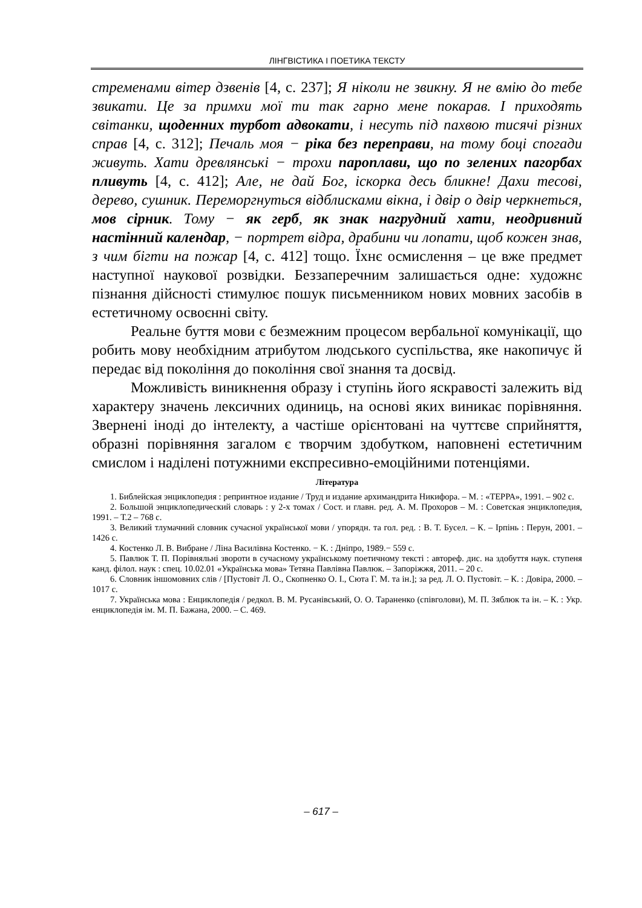ЛІНГВІСТИКА І ПОЕТИКА ТЕКСТУ
стременами вітер дзвенів [4, с. 237]; Я ніколи не звикну. Я не вмію до тебе звикати. Це за примхи мої ти так гарно мене покарав. І приходять світанки, щоденних турбот адвокати, і несуть під пахвою тисячі різних справ [4, с. 312]; Печаль моя − ріка без переправи, на тому боці спогади живуть. Хати древлянські − трохи пароплави, що по зелених пагорбах пливуть [4, с. 412]; Але, не дай Бог, іскорка десь бликне! Дахи тесові, дерево, сушник. Переморгнуться відблисками вікна, і двір о двір черкнеться, мов сірник. Тому − як герб, як знак нагрудний хати, неодривний настінний календар, − портрет відра, драбини чи лопати, щоб кожен знав, з чим бігти на пожар [4, с. 412] тощо. Їхнє осмислення – це вже предмет наступної наукової розвідки. Беззаперечним залишається одне: художнє пізнання дійсності стимулює пошук письменником нових мовних засобів в естетичному освоєнні світу.
Реальне буття мови є безмежним процесом вербальної комунікації, що робить мову необхідним атрибутом людського суспільства, яке накопичує й передає від покоління до покоління свої знання та досвід.
Можливість виникнення образу і ступінь його яскравості залежить від характеру значень лексичних одиниць, на основі яких виникає порівняння. Звернені іноді до інтелекту, а частіше орієнтовані на чуттєве сприйняття, образні порівняння загалом є творчим здобутком, наповнені естетичним смислом і наділені потужними експресивно-емоційними потенціями.
Література
1. Библейская энциклопедия : репринтное издание / Труд и издание архимандрита Никифора. – М. : «ТЕРРА», 1991. – 902 с.
2. Большой энциклопедический словарь : у 2-х томах / Сост. и главн. ред. А. М. Прохоров – М. : Советская энциклопедия, 1991. – Т.2 – 768 с.
3. Великий тлумачний словник сучасної української мови / упорядн. та гол. ред. : В. Т. Бусел. – К. – Ірпінь : Перун, 2001. – 1426 с.
4. Костенко Л. В. Вибране / Ліна Василівна Костенко. − К. : Дніпро, 1989.− 559 с.
5. Павлюк Т. П. Порівняльні звороти в сучасному українському поетичному тексті : автореф. дис. на здобуття наук. ступеня канд. філол. наук : спец. 10.02.01 «Українська мова» Тетяна Павлівна Павлюк. – Запоріжжя, 2011. – 20 с.
6. Словник іншомовних слів / [Пустовіт Л. О., Скопненко О. І., Сюта Г. М. та ін.]; за ред. Л. О. Пустовіт. – К. : Довіра, 2000. – 1017 с.
7. Українська мова : Енциклопедія / редкол. В. М. Русанівський, О. О. Тараненко (співголови), М. П. Зяблюк та ін. – К. : Укр. енциклопедія ім. М. П. Бажана, 2000. – С. 469.
– 617 –